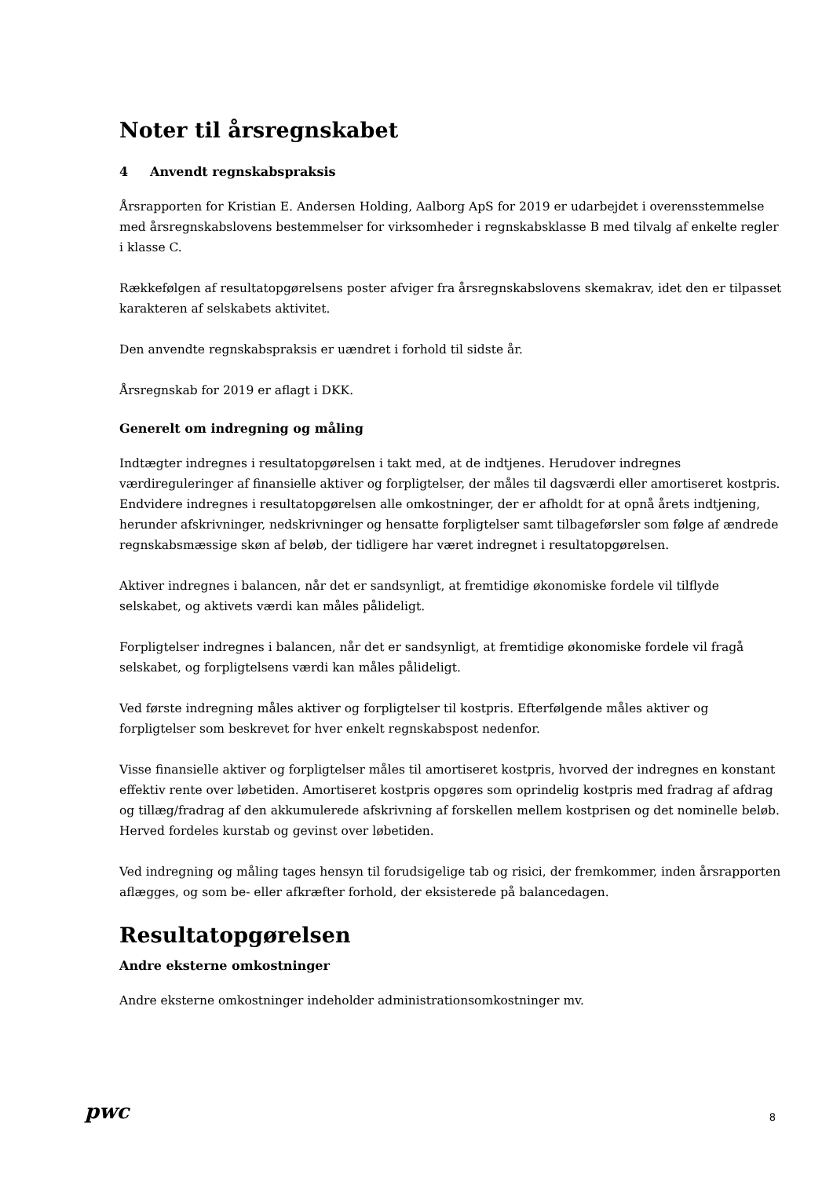Noter til årsregnskabet
4 Anvendt regnskabspraksis
Årsrapporten for Kristian E. Andersen Holding, Aalborg ApS for 2019 er udarbejdet i overensstemmelse med årsregnskabslovens bestemmelser for virksomheder i regnskabsklasse B med tilvalg af enkelte regler i klasse C.
Rækkefølgen af resultatopgørelsens poster afviger fra årsregnskabslovens skemakrav, idet den er tilpasset karakteren af selskabets aktivitet.
Den anvendte regnskabspraksis er uændret i forhold til sidste år.
Årsregnskab for 2019 er aflagt i DKK.
Generelt om indregning og måling
Indtægter indregnes i resultatopgørelsen i takt med, at de indtjenes. Herudover indregnes værdireguleringer af finansielle aktiver og forpligtelser, der måles til dagsværdi eller amortiseret kostpris. Endvidere indregnes i resultatopgørelsen alle omkostninger, der er afholdt for at opnå årets indtjening, herunder afskrivninger, nedskrivninger og hensatte forpligtelser samt tilbageførsler som følge af ændrede regnskabsmæssige skøn af beløb, der tidligere har været indregnet i resultatopgørelsen.
Aktiver indregnes i balancen, når det er sandsynligt, at fremtidige økonomiske fordele vil tilflyde selskabet, og aktivets værdi kan måles pålideligt.
Forpligtelser indregnes i balancen, når det er sandsynligt, at fremtidige økonomiske fordele vil fragå selskabet, og forpligtelsens værdi kan måles pålideligt.
Ved første indregning måles aktiver og forpligtelser til kostpris. Efterfølgende måles aktiver og forpligtelser som beskrevet for hver enkelt regnskabspost nedenfor.
Visse finansielle aktiver og forpligtelser måles til amortiseret kostpris, hvorved der indregnes en konstant effektiv rente over løbetiden. Amortiseret kostpris opgøres som oprindelig kostpris med fradrag af afdrag og tillæg/fradrag af den akkumulerede afskrivning af forskellen mellem kostprisen og det nominelle beløb. Herved fordeles kurstab og gevinst over løbetiden.
Ved indregning og måling tages hensyn til forudsigelige tab og risici, der fremkommer, inden årsrapporten aflægges, og som be- eller afkræfter forhold, der eksisterede på balancedagen.
Resultatopgørelsen
Andre eksterne omkostninger
Andre eksterne omkostninger indeholder administrationsomkostninger mv.
pwc 8